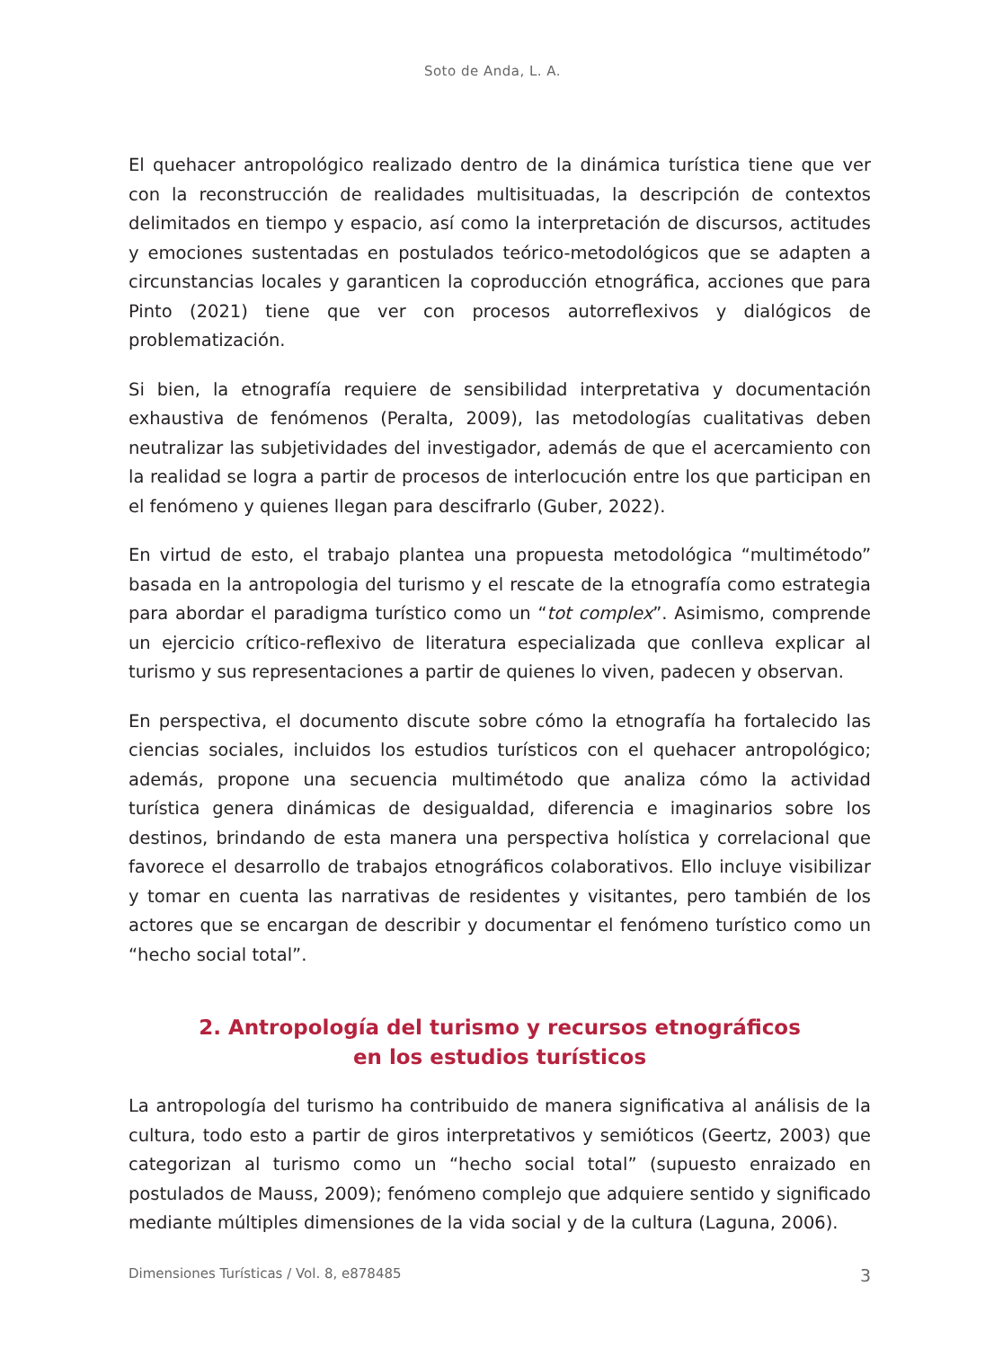Soto de Anda, L. A.
El quehacer antropológico realizado dentro de la dinámica turística tiene que ver con la reconstrucción de realidades multisituadas, la descripción de contextos delimitados en tiempo y espacio, así como la interpretación de discursos, actitudes y emociones sustentadas en postulados teórico-metodológicos que se adapten a circunstancias locales y garanticen la coproducción etnográfica, acciones que para Pinto (2021) tiene que ver con procesos autorreflexivos y dialógicos de problematización.
Si bien, la etnografía requiere de sensibilidad interpretativa y documentación exhaustiva de fenómenos (Peralta, 2009), las metodologías cualitativas deben neutralizar las subjetividades del investigador, además de que el acercamiento con la realidad se logra a partir de procesos de interlocución entre los que participan en el fenómeno y quienes llegan para descifrarlo (Guber, 2022).
En virtud de esto, el trabajo plantea una propuesta metodológica “multimétodo” basada en la antropologia del turismo y el rescate de la etnografía como estrategia para abordar el paradigma turístico como un “tot complex”. Asimismo, comprende un ejercicio crítico-reflexivo de literatura especializada que conlleva explicar al turismo y sus representaciones a partir de quienes lo viven, padecen y observan.
En perspectiva, el documento discute sobre cómo la etnografía ha fortalecido las ciencias sociales, incluidos los estudios turísticos con el quehacer antropológico; además, propone una secuencia multimétodo que analiza cómo la actividad turística genera dinámicas de desigualdad, diferencia e imaginarios sobre los destinos, brindando de esta manera una perspectiva holística y correlacional que favorece el desarrollo de trabajos etnográficos colaborativos. Ello incluye visibilizar y tomar en cuenta las narrativas de residentes y visitantes, pero también de los actores que se encargan de describir y documentar el fenómeno turístico como un “hecho social total”.
2. Antropología del turismo y recursos etnográficos
en los estudios turísticos
La antropología del turismo ha contribuido de manera significativa al análisis de la cultura, todo esto a partir de giros interpretativos y semióticos (Geertz, 2003) que categorizan al turismo como un “hecho social total” (supuesto enraizado en postulados de Mauss, 2009); fenómeno complejo que adquiere sentido y significado mediante múltiples dimensiones de la vida social y de la cultura (Laguna, 2006).
Dimensiones Turísticas / Vol. 8, e878485 3